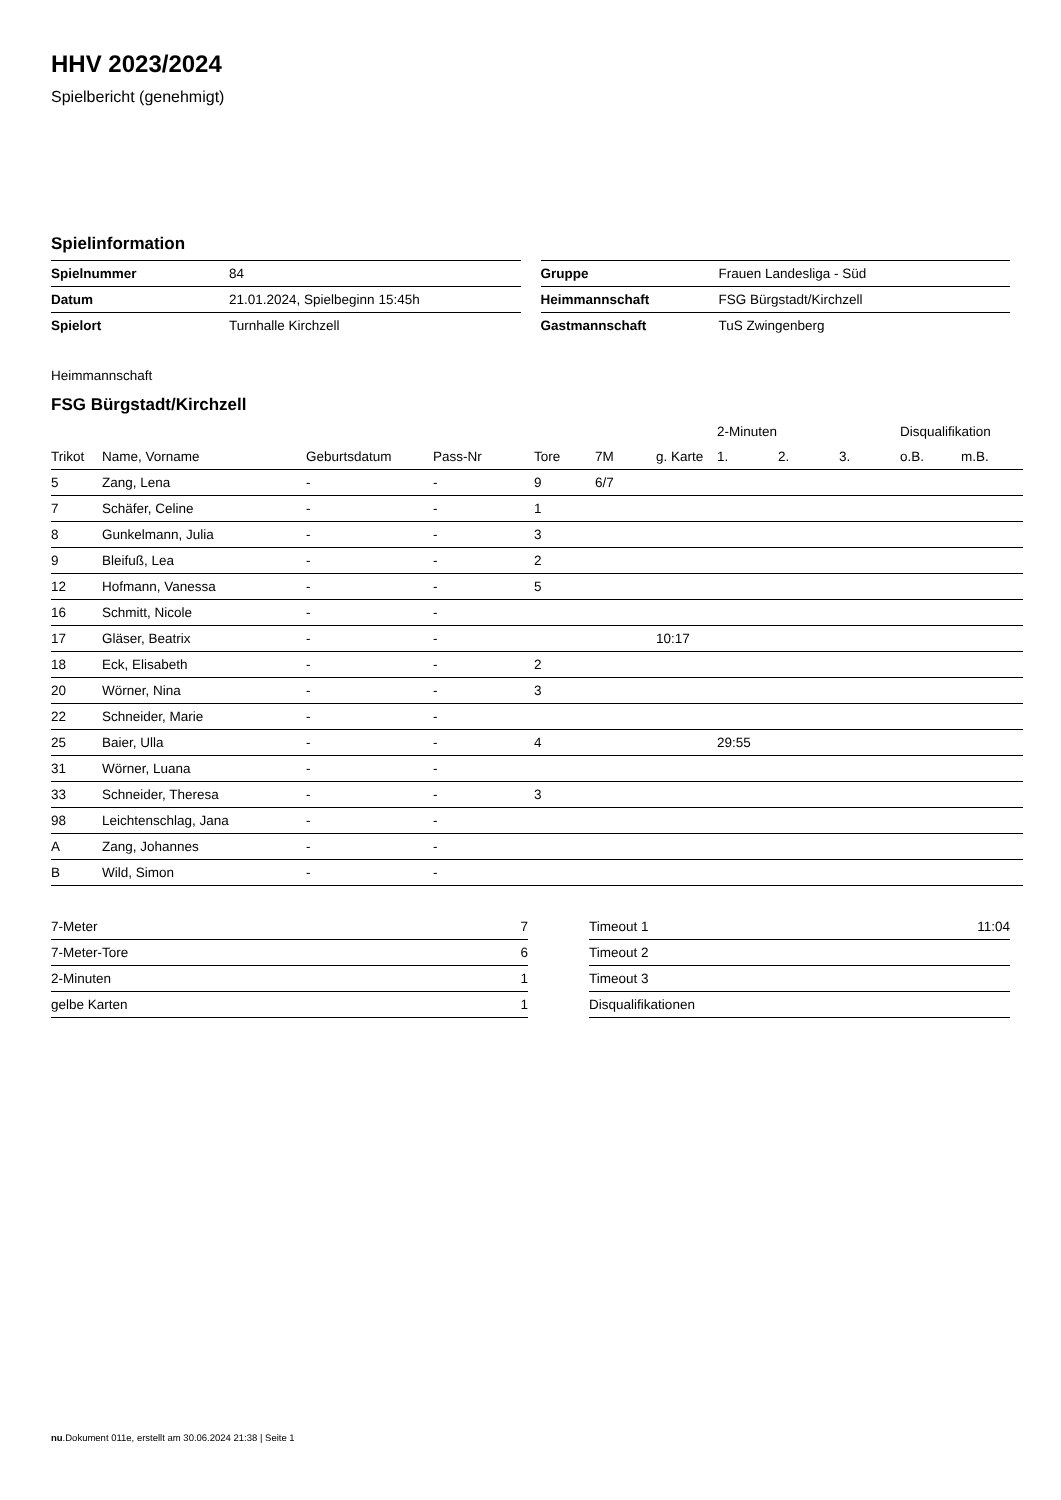HHV 2023/2024
Spielbericht (genehmigt)
Spielinformation
| Spielnummer | 84 |
| Datum | 21.01.2024, Spielbeginn 15:45h |
| Spielort | Turnhalle Kirchzell |
| Gruppe | Frauen Landesliga - Süd |
| Heimmannschaft | FSG Bürgstadt/Kirchzell |
| Gastmannschaft | TuS Zwingenberg |
Heimmannschaft
FSG Bürgstadt/Kirchzell
| | | | | | | | 2-Minuten | | | Disqualifikation | |
| --- | --- | --- | --- | --- | --- | --- | --- | --- | --- | --- | --- |
| Trikot | Name, Vorname | Geburtsdatum | Pass-Nr | Tore | 7M | g. Karte | 1. | 2. | 3. | o.B. | m.B. |
| 5 | Zang, Lena | - | - | 9 | 6/7 | | | | | | |
| 7 | Schäfer, Celine | - | - | 1 | | | | | | | |
| 8 | Gunkelmann, Julia | - | - | 3 | | | | | | | |
| 9 | Bleifuß, Lea | - | - | 2 | | | | | | | |
| 12 | Hofmann, Vanessa | - | - | 5 | | | | | | | |
| 16 | Schmitt, Nicole | - | - | | | | | | | | |
| 17 | Gläser, Beatrix | - | - | | | 10:17 | | | | | |
| 18 | Eck, Elisabeth | - | - | 2 | | | | | | | |
| 20 | Wörner, Nina | - | - | 3 | | | | | | | |
| 22 | Schneider, Marie | - | - | | | | | | | | |
| 25 | Baier, Ulla | - | - | 4 | | | 29:55 | | | | |
| 31 | Wörner, Luana | - | - | | | | | | | | |
| 33 | Schneider, Theresa | - | - | 3 | | | | | | | |
| 98 | Leichtenschlag, Jana | - | - | | | | | | | | |
| A | Zang, Johannes | - | - | | | | | | | | |
| B | Wild, Simon | - | - | | | | | | | | |
| 7-Meter | 7 |
| 7-Meter-Tore | 6 |
| 2-Minuten | 1 |
| gelbe Karten | 1 |
| Timeout 1 | 11:04 |
| Timeout 2 | |
| Timeout 3 | |
| Disqualifikationen | |
nu.Dokument 011e, erstellt am 30.06.2024 21:38 | Seite 1